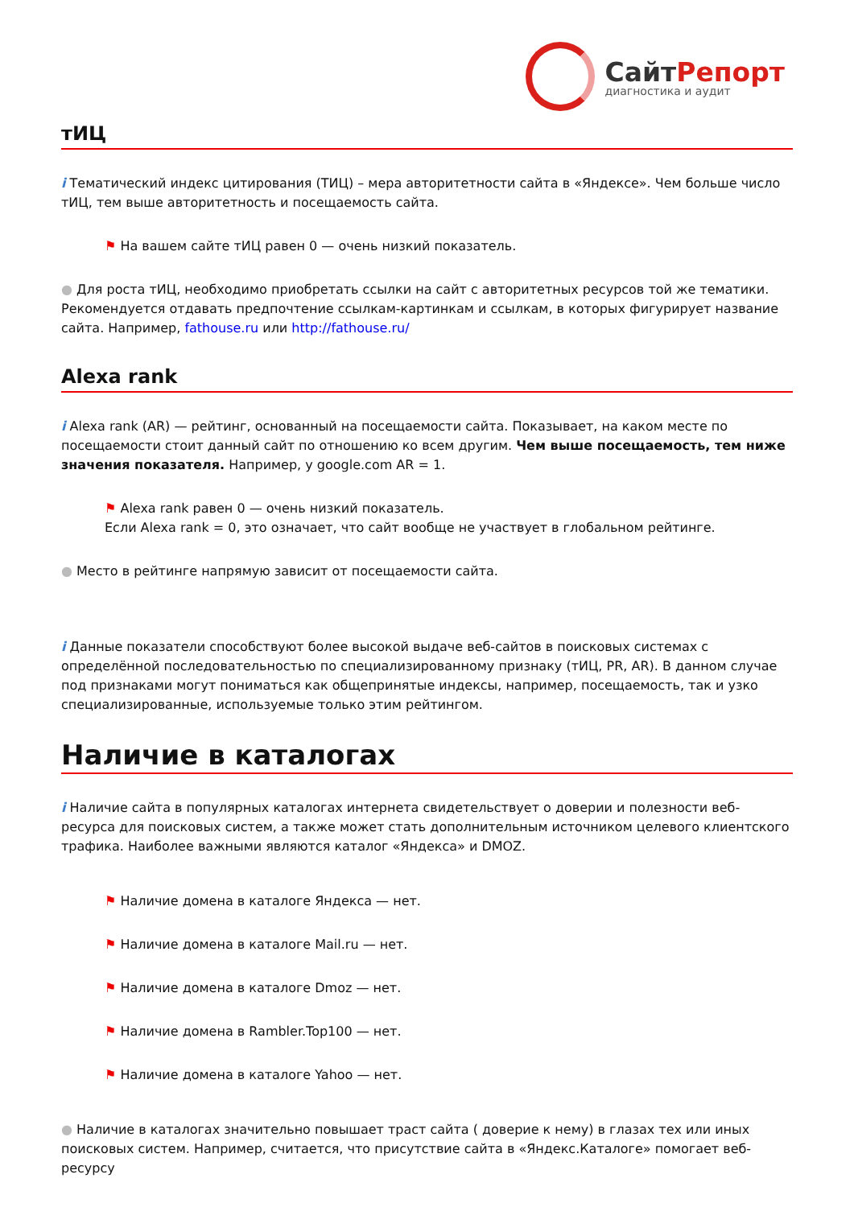СайтРепорт
диагностика и аудит
тИЦ
i Тематический индекс цитирования (ТИЦ) – мера авторитетности сайта в «Яндексе». Чем больше число тИЦ, тем выше авторитетность и посещаемость сайта.
⚑ На вашем сайте тИЦ равен 0 — очень низкий показатель.
● Для роста тИЦ, необходимо приобретать ссылки на сайт с авторитетных ресурсов той же тематики. Рекомендуется отдавать предпочтение ссылкам-картинкам и ссылкам, в которых фигурирует название сайта. Например, fathouse.ru или http://fathouse.ru/
Alexa rank
i Alexa rank (AR) — рейтинг, основанный на посещаемости сайта. Показывает, на каком месте по посещаемости стоит данный сайт по отношению ко всем другим. Чем выше посещаемость, тем ниже значения показателя. Например, у google.com AR = 1.
⚑ Alexa rank равен 0 — очень низкий показатель.
Если Alexa rank = 0, это означает, что сайт вообще не участвует в глобальном рейтинге.
● Место в рейтинге напрямую зависит от посещаемости сайта.
i Данные показатели способствуют более высокой выдаче веб-сайтов в поисковых системах с определённой последовательностью по специализированному признаку (тИЦ, PR, AR). В данном случае под признаками могут пониматься как общепринятые индексы, например, посещаемость, так и узко специализированные, используемые только этим рейтингом.
Наличие в каталогах
i Наличие сайта в популярных каталогах интернета свидетельствует о доверии и полезности веб-ресурса для поисковых систем, а также может стать дополнительным источником целевого клиентского трафика. Наиболее важными являются каталог «Яндекса» и DMOZ.
⚑ Наличие домена в каталоге Яндекса — нет.
⚑ Наличие домена в каталоге Mail.ru — нет.
⚑ Наличие домена в каталоге Dmoz — нет.
⚑ Наличие домена в Rambler.Top100 — нет.
⚑ Наличие домена в каталоге Yahoo — нет.
● Наличие в каталогах значительно повышает траст сайта ( доверие к нему) в глазах тех или иных поисковых систем. Например, считается, что присутствие сайта в «Яндекс.Каталоге» помогает веб-ресурсу